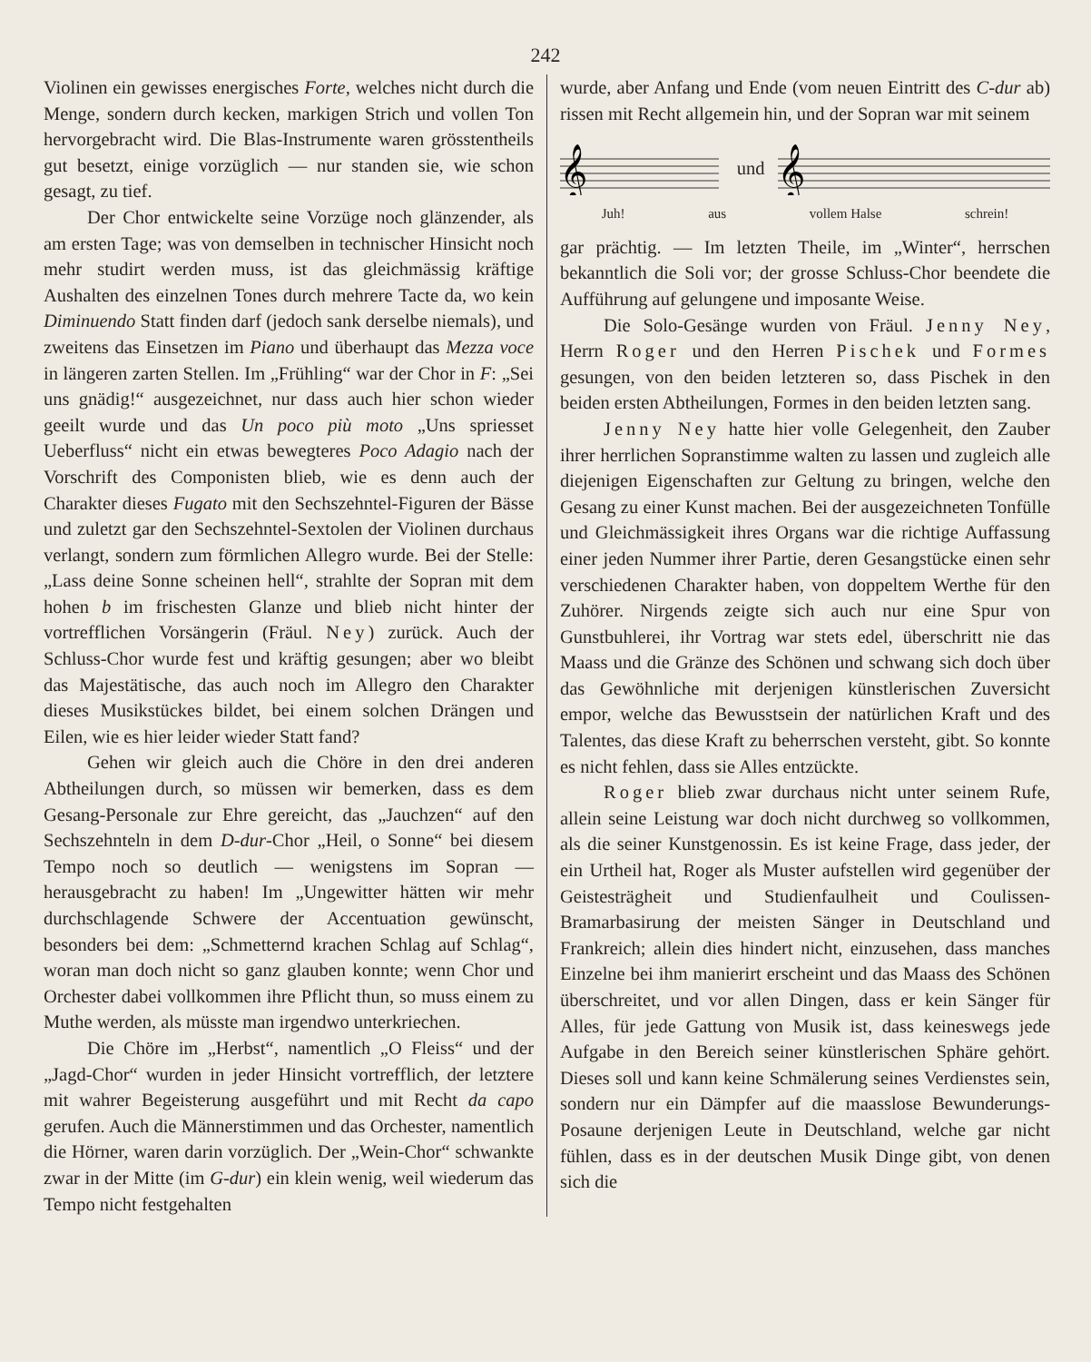242
Violinen ein gewisses energisches Forte, welches nicht durch die Menge, sondern durch kecken, markigen Strich und vollen Ton hervorgebracht wird. Die Blas-Instrumente waren grösstentheils gut besetzt, einige vorzüglich — nur standen sie, wie schon gesagt, zu tief.
Der Chor entwickelte seine Vorzüge noch glänzender, als am ersten Tage; was von demselben in technischer Hinsicht noch mehr studirt werden muss, ist das gleichmässig kräftige Aushalten des einzelnen Tones durch mehrere Tacte da, wo kein Diminuendo Statt finden darf (jedoch sank derselbe niemals), und zweitens das Einsetzen im Piano und überhaupt das Mezza voce in längeren zarten Stellen. Im „Frühling“ war der Chor in F: „Sei uns gnädig!“ ausgezeichnet, nur dass auch hier schon wieder geeilt wurde und das Un poco più moto „Uns spriesset Ueberfluss“ nicht ein etwas bewegteres Poco Adagio nach der Vorschrift des Componisten blieb, wie es denn auch der Charakter dieses Fugato mit den Sechszehntel-Figuren der Bässe und zuletzt gar den Sechszehntel-Sextolen der Violinen durchaus verlangt, sondern zum förmlichen Allegro wurde. Bei der Stelle: „Lass deine Sonne scheinen hell“, strahlte der Sopran mit dem hohen b im frischesten Glanze und blieb nicht hinter der vortrefflichen Vorsängerin (Fräul. Ney) zurück. Auch der Schluss-Chor wurde fest und kräftig gesungen; aber wo bleibt das Majestätische, das auch noch im Allegro den Charakter dieses Musikstückes bildet, bei einem solchen Drängen und Eilen, wie es hier leider wieder Statt fand?
Gehen wir gleich auch die Chöre in den drei anderen Abtheilungen durch, so müssen wir bemerken, dass es dem Gesang-Personale zur Ehre gereicht, das „Jauchzen“ auf den Sechszehnteln in dem D-dur-Chor „Heil, o Sonne“ bei diesem Tempo noch so deutlich — wenigstens im Sopran — herausgebracht zu haben! Im „Ungewitter hätten wir mehr durchschlagende Schwere der Accentuation gewünscht, besonders bei dem: „Schmetternd krachen Schlag auf Schlag“, woran man doch nicht so ganz glauben konnte; wenn Chor und Orchester dabei vollkommen ihre Pflicht thun, so muss einem zu Muthe werden, als müsste man irgendwo unterkriechen.
Die Chöre im „Herbst“, namentlich „O Fleiss“ und der „Jagd-Chor“ wurden in jeder Hinsicht vortrefflich, der letztere mit wahrer Begeisterung ausgeführt und mit Recht da capo gerufen. Auch die Männerstimmen und das Orchester, namentlich die Hörner, waren darin vorzüglich. Der „Wein-Chor“ schwankte zwar in der Mitte (im G-dur) ein klein wenig, weil wiederum das Tempo nicht festgehalten
wurde, aber Anfang und Ende (vom neuen Eintritt des C-dur ab) rissen mit Recht allgemein hin, und der Sopran war mit seinem
𝄞
und
𝄞
Juh! aus vollem Halse schrein!
gar prächtig. — Im letzten Theile, im „Winter“, herrschen bekanntlich die Soli vor; der grosse Schluss-Chor beendete die Aufführung auf gelungene und imposante Weise.
Die Solo-Gesänge wurden von Fräul. Jenny Ney, Herrn Roger und den Herren Pischek und Formes gesungen, von den beiden letzteren so, dass Pischek in den beiden ersten Abtheilungen, Formes in den beiden letzten sang.
Jenny Ney hatte hier volle Gelegenheit, den Zauber ihrer herrlichen Sopranstimme walten zu lassen und zugleich alle diejenigen Eigenschaften zur Geltung zu bringen, welche den Gesang zu einer Kunst machen. Bei der ausgezeichneten Tonfülle und Gleichmässigkeit ihres Organs war die richtige Auffassung einer jeden Nummer ihrer Partie, deren Gesangstücke einen sehr verschiedenen Charakter haben, von doppeltem Werthe für den Zuhörer. Nirgends zeigte sich auch nur eine Spur von Gunstbuhlerei, ihr Vortrag war stets edel, überschritt nie das Maass und die Gränze des Schönen und schwang sich doch über das Gewöhnliche mit derjenigen künstlerischen Zuversicht empor, welche das Bewusstsein der natürlichen Kraft und des Talentes, das diese Kraft zu beherrschen versteht, gibt. So konnte es nicht fehlen, dass sie Alles entzückte.
Roger blieb zwar durchaus nicht unter seinem Rufe, allein seine Leistung war doch nicht durchweg so vollkommen, als die seiner Kunstgenossin. Es ist keine Frage, dass jeder, der ein Urtheil hat, Roger als Muster aufstellen wird gegenüber der Geistesträgheit und Studienfaulheit und Coulissen-Bramarbasirung der meisten Sänger in Deutschland und Frankreich; allein dies hindert nicht, einzusehen, dass manches Einzelne bei ihm manierirt erscheint und das Maass des Schönen überschreitet, und vor allen Dingen, dass er kein Sänger für Alles, für jede Gattung von Musik ist, dass keineswegs jede Aufgabe in den Bereich seiner künstlerischen Sphäre gehört. Dieses soll und kann keine Schmälerung seines Verdienstes sein, sondern nur ein Dämpfer auf die maasslose Bewunderungs-Posaune derjenigen Leute in Deutschland, welche gar nicht fühlen, dass es in der deutschen Musik Dinge gibt, von denen sich die